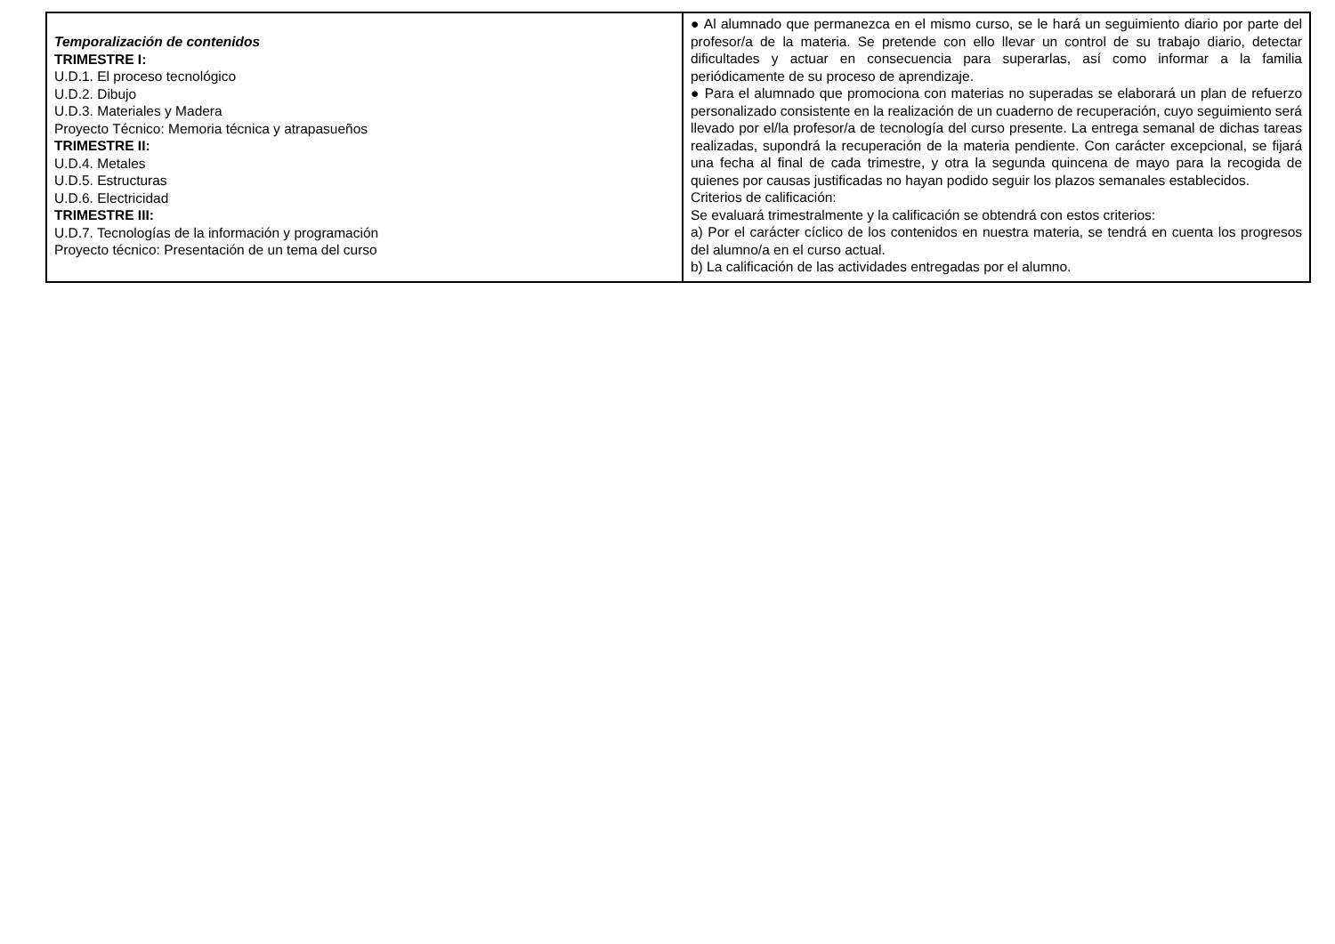| Temporalización de contenidos TRIMESTRE I: U.D.1. El proceso tecnológico U.D.2. Dibujo U.D.3. Materiales y Madera Proyecto Técnico: Memoria técnica y atrapasueños TRIMESTRE II: U.D.4. Metales U.D.5. Estructuras U.D.6. Electricidad TRIMESTRE III: U.D.7. Tecnologías de la información y programación Proyecto técnico: Presentación de un tema del curso | ● Al alumnado que permanezca en el mismo curso, se le hará un seguimiento diario por parte del profesor/a de la materia. Se pretende con ello llevar un control de su trabajo diario, detectar dificultades y actuar en consecuencia para superarlas, así como informar a la familia periódicamente de su proceso de aprendizaje. ● Para el alumnado que promociona con materias no superadas se elaborará un plan de refuerzo personalizado consistente en la realización de un cuaderno de recuperación, cuyo seguimiento será llevado por el/la profesor/a de tecnología del curso presente. La entrega semanal de dichas tareas realizadas, supondrá la recuperación de la materia pendiente. Con carácter excepcional, se fijará una fecha al final de cada trimestre, y otra la segunda quincena de mayo para la recogida de quienes por causas justificadas no hayan podido seguir los plazos semanales establecidos. Criterios de calificación: Se evaluará trimestralmente y la calificación se obtendrá con estos criterios: a) Por el carácter cíclico de los contenidos en nuestra materia, se tendrá en cuenta los progresos del alumno/a en el curso actual. b) La calificación de las actividades entregadas por el alumno. |